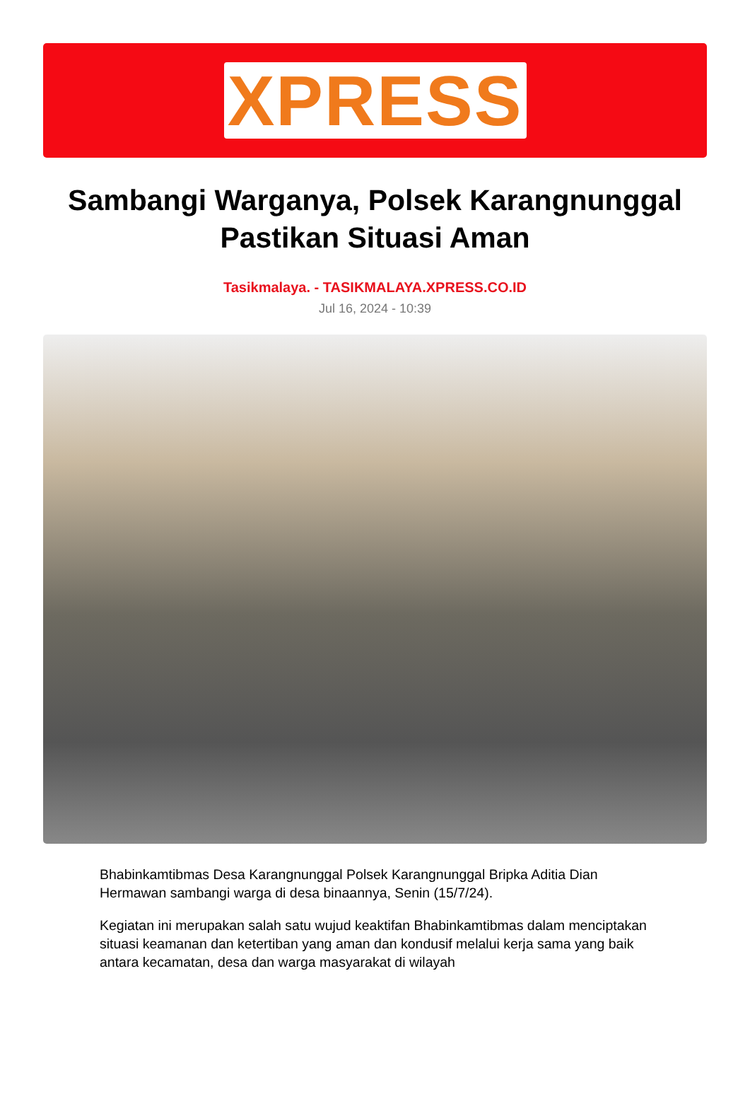XPRESS
Sambangi Warganya, Polsek Karangnunggal Pastikan Situasi Aman
Tasikmalaya. - TASIKMALAYA.XPRESS.CO.ID
Jul 16, 2024 - 10:39
Bhabinkamtibmas Desa Karangnunggal Polsek Karangnunggal Bripka Aditia Dian Hermawan sambangi warga di desa binaannya, Senin (15/7/24).
Kegiatan ini merupakan salah satu wujud keaktifan Bhabinkamtibmas dalam menciptakan situasi keamanan dan ketertiban yang aman dan kondusif melalui kerja sama yang baik antara kecamatan, desa dan warga masyarakat di wilayah